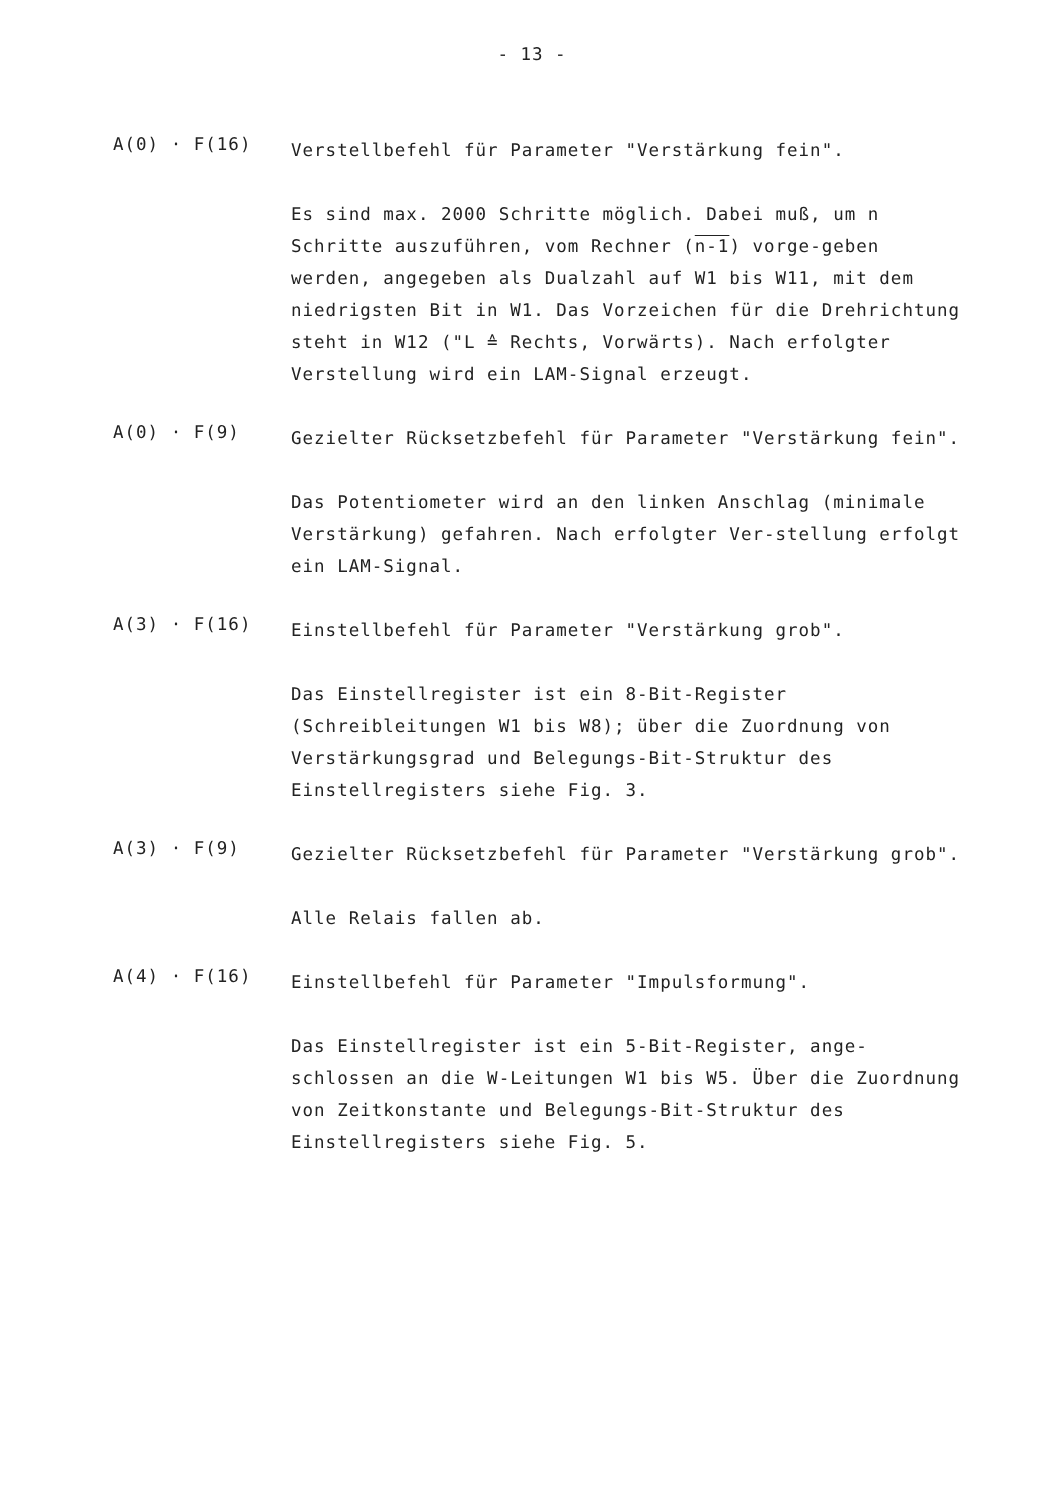- 13 -
A(0) · F(16)
Verstellbefehl für Parameter "Verstärkung fein".
Es sind max. 2000 Schritte möglich. Dabei muß, um n Schritte auszuführen, vom Rechner (n-1) vorge-geben werden, angegeben als Dualzahl auf W1 bis W11, mit dem niedrigsten Bit in W1. Das Vorzeichen für die Drehrichtung steht in W12 ("L ≙ Rechts, Vorwärts). Nach erfolgter Verstellung wird ein LAM-Signal erzeugt.
A(0) · F(9)
Gezielter Rücksetzbefehl für Parameter "Verstärkung fein".
Das Potentiometer wird an den linken Anschlag (minimale Verstärkung) gefahren. Nach erfolgter Ver-stellung erfolgt ein LAM-Signal.
A(3) · F(16)
Einstellbefehl für Parameter "Verstärkung grob".
Das Einstellregister ist ein 8-Bit-Register (Schreibleitungen W1 bis W8); über die Zuordnung von Verstärkungsgrad und Belegungs-Bit-Struktur des Einstellregisters siehe Fig. 3.
A(3) · F(9)
Gezielter Rücksetzbefehl für Parameter "Verstärkung grob".
Alle Relais fallen ab.
A(4) · F(16)
Einstellbefehl für Parameter "Impulsformung".
Das Einstellregister ist ein 5-Bit-Register, ange-schlossen an die W-Leitungen W1 bis W5. Über die Zuordnung von Zeitkonstante und Belegungs-Bit-Struktur des Einstellregisters siehe Fig. 5.